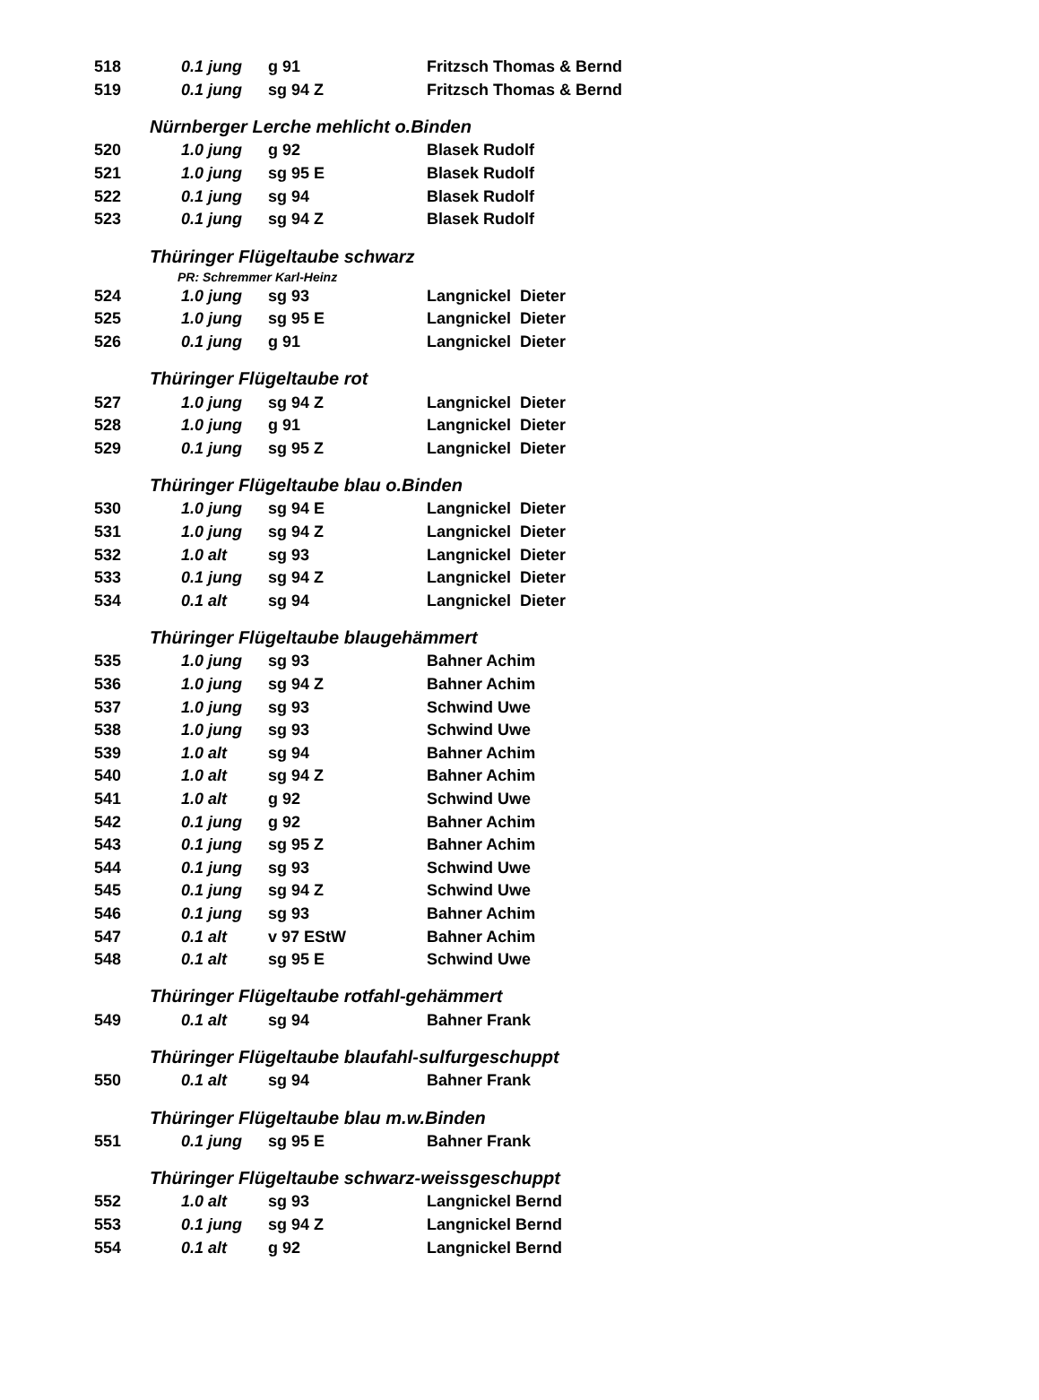| 518 | 0.1 jung | g 91 | Fritzsch Thomas & Bernd |
| 519 | 0.1 jung | sg 94 Z | Fritzsch Thomas & Bernd |
| Nürnberger Lerche mehlicht o.Binden | | | |
| 520 | 1.0 jung | g 92 | Blasek Rudolf |
| 521 | 1.0 jung | sg 95 E | Blasek Rudolf |
| 522 | 0.1 jung | sg 94 | Blasek Rudolf |
| 523 | 0.1 jung | sg 94 Z | Blasek Rudolf |
| Thüringer Flügeltaube schwarz | | | |
| PR: Schremmer Karl-Heinz | | | |
| 524 | 1.0 jung | sg 93 | Langnickel Dieter |
| 525 | 1.0 jung | sg 95 E | Langnickel Dieter |
| 526 | 0.1 jung | g 91 | Langnickel Dieter |
| Thüringer Flügeltaube rot | | | |
| 527 | 1.0 jung | sg 94 Z | Langnickel Dieter |
| 528 | 1.0 jung | g 91 | Langnickel Dieter |
| 529 | 0.1 jung | sg 95 Z | Langnickel Dieter |
| Thüringer Flügeltaube blau o.Binden | | | |
| 530 | 1.0 jung | sg 94 E | Langnickel Dieter |
| 531 | 1.0 jung | sg 94 Z | Langnickel Dieter |
| 532 | 1.0 alt | sg 93 | Langnickel Dieter |
| 533 | 0.1 jung | sg 94 Z | Langnickel Dieter |
| 534 | 0.1 alt | sg 94 | Langnickel Dieter |
| Thüringer Flügeltaube blaugehämmert | | | |
| 535 | 1.0 jung | sg 93 | Bahner Achim |
| 536 | 1.0 jung | sg 94 Z | Bahner Achim |
| 537 | 1.0 jung | sg 93 | Schwind Uwe |
| 538 | 1.0 jung | sg 93 | Schwind Uwe |
| 539 | 1.0 alt | sg 94 | Bahner Achim |
| 540 | 1.0 alt | sg 94 Z | Bahner Achim |
| 541 | 1.0 alt | g 92 | Schwind Uwe |
| 542 | 0.1 jung | g 92 | Bahner Achim |
| 543 | 0.1 jung | sg 95 Z | Bahner Achim |
| 544 | 0.1 jung | sg 93 | Schwind Uwe |
| 545 | 0.1 jung | sg 94 Z | Schwind Uwe |
| 546 | 0.1 jung | sg 93 | Bahner Achim |
| 547 | 0.1 alt | v 97 EStW | Bahner Achim |
| 548 | 0.1 alt | sg 95 E | Schwind Uwe |
| Thüringer Flügeltaube rotfahl-gehämmert | | | |
| 549 | 0.1 alt | sg 94 | Bahner Frank |
| Thüringer Flügeltaube blaufahl-sulfurgeschuppt | | | |
| 550 | 0.1 alt | sg 94 | Bahner Frank |
| Thüringer Flügeltaube blau m.w.Binden | | | |
| 551 | 0.1 jung | sg 95 E | Bahner Frank |
| Thüringer Flügeltaube schwarz-weissgeschuppt | | | |
| 552 | 1.0 alt | sg 93 | Langnickel Bernd |
| 553 | 0.1 jung | sg 94 Z | Langnickel Bernd |
| 554 | 0.1 alt | g 92 | Langnickel Bernd |